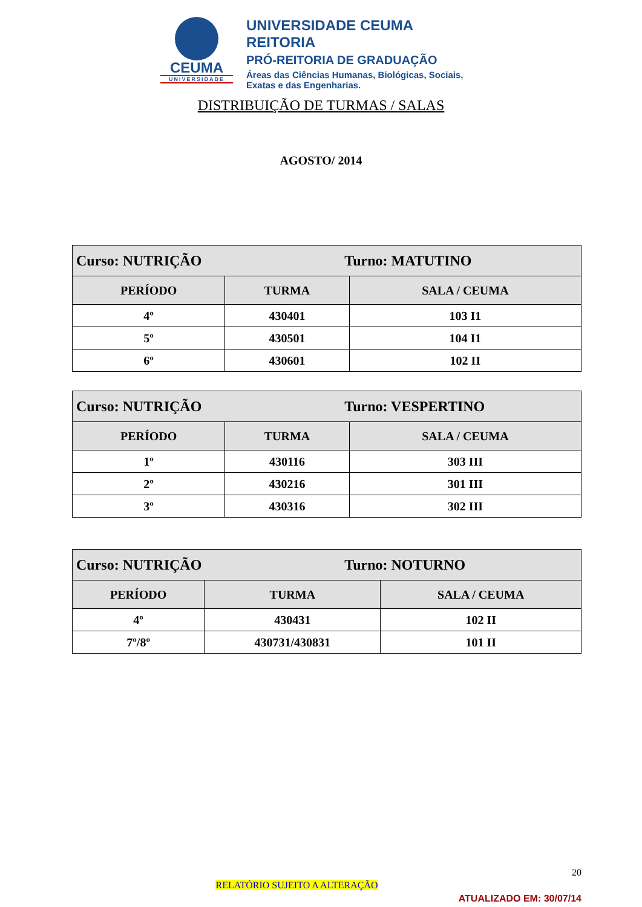CEUMA
UNIVERSIDADE
UNIVERSIDADE CEUMA
REITORIA
PRÓ-REITORIA DE GRADUAÇÃO
Áreas das Ciências Humanas, Biológicas, Sociais,
Exatas e das Engenharias.
DISTRIBUIÇÃO DE TURMAS / SALAS
AGOSTO/ 2014
| Curso: NUTRIÇÃO Turno: MATUTINO | | |
| --- | --- | --- |
| PERÍODO | TURMA | SALA / CEUMA |
| 4º | 430401 | 103 I1 |
| 5º | 430501 | 104 I1 |
| 6º | 430601 | 102 II |
| Curso: NUTRIÇÃO Turno: VESPERTINO | | |
| --- | --- | --- |
| PERÍODO | TURMA | SALA / CEUMA |
| 1º | 430116 | 303 III |
| 2º | 430216 | 301 III |
| 3º | 430316 | 302 III |
| Curso: NUTRIÇÃO Turno: NOTURNO | | |
| --- | --- | --- |
| PERÍODO | TURMA | SALA / CEUMA |
| 4º | 430431 | 102 II |
| 7º/8º | 430731/430831 | 101 II |
20
RELATÓRIO SUJEITO A ALTERAÇÃO
ATUALIZADO EM: 30/07/14